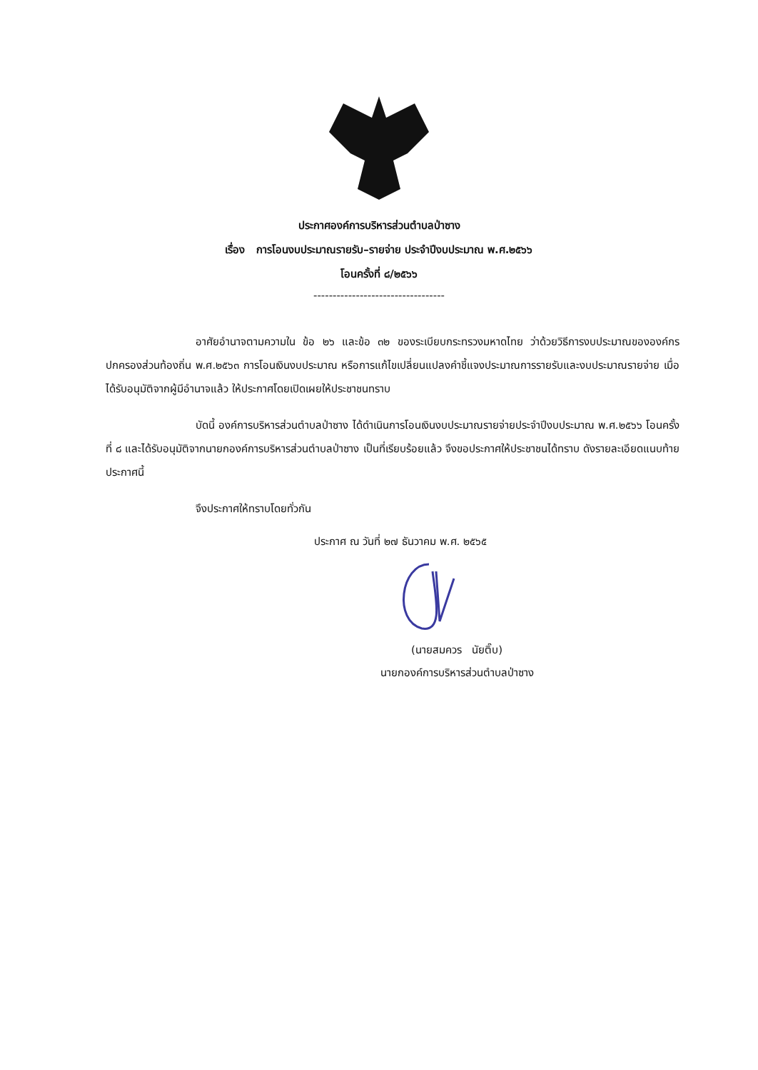ประกาศองค์การบริหารส่วนตำบลป่าซาง
เรื่อง การโอนงบประมาณรายรับ–รายจ่าย ประจำปีงบประมาณ พ.ศ.๒๕๖๖
โอนครั้งที่ ๘/๒๕๖๖
----------------------------------
อาศัยอำนาจตามความใน ข้อ ๒๖ และข้อ ๓๒ ของระเบียบกระทรวงมหาดไทย ว่าด้วยวิธีการงบประมาณขององค์กรปกครองส่วนท้องถิ่น พ.ศ.๒๕๖๓ การโอนเงินงบประมาณ หรือการแก้ไขเปลี่ยนแปลงคำชี้แจงประมาณการรายรับและงบประมาณรายจ่าย เมื่อได้รับอนุมัติจากผู้มีอำนาจแล้ว ให้ประกาศโดยเปิดเผยให้ประชาชนทราบ
บัดนี้ องค์การบริหารส่วนตำบลป่าซาง ได้ดำเนินการโอนเงินงบประมาณรายจ่ายประจำปีงบประมาณ พ.ศ.๒๕๖๖ โอนครั้งที่ ๘ และได้รับอนุมัติจากนายกองค์การบริหารส่วนตำบลป่าซาง เป็นที่เรียบร้อยแล้ว จึงขอประกาศให้ประชาชนได้ทราบ ดังรายละเอียดแนบท้ายประกาศนี้
จึงประกาศให้ทราบโดยทั่วกัน
ประกาศ ณ วันที่ ๒๗ ธันวาคม พ.ศ. ๒๕๖๕
(นายสมควร นัยติ๊บ)
นายกองค์การบริหารส่วนตำบลป่าซาง